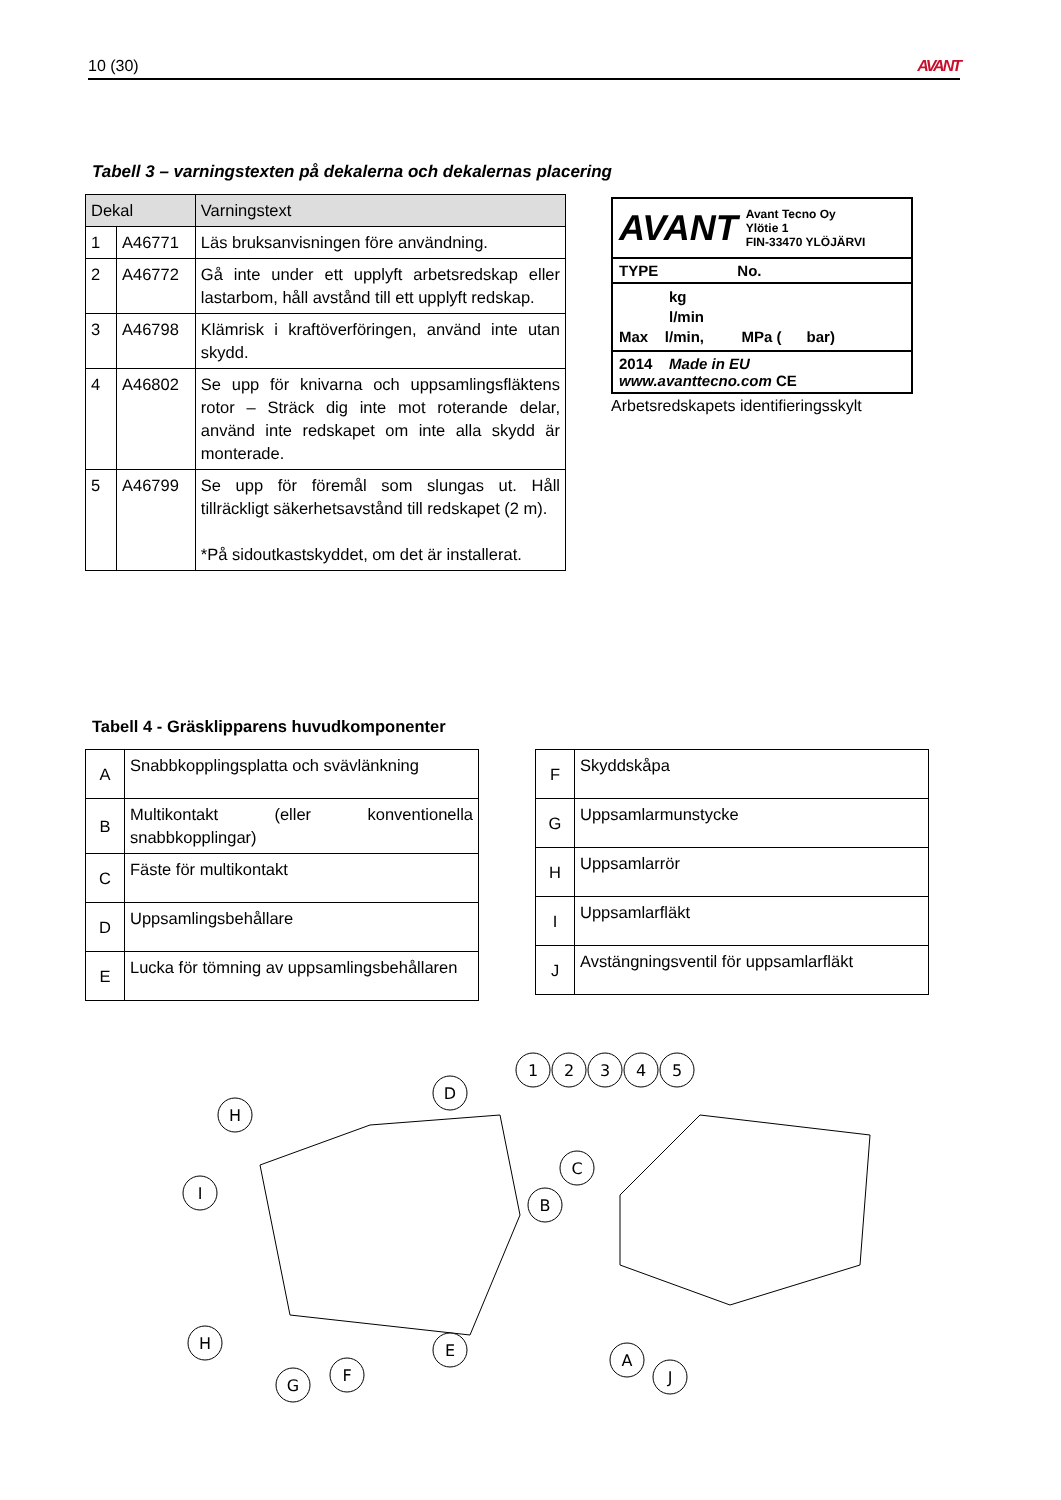10 (30) AVANT
Tabell 3 – varningstexten på dekalerna och dekalernas placering
| Dekal | | Varningstext |
| --- | --- | --- |
| 1 | A46771 | Läs bruksanvisningen före användning. |
| 2 | A46772 | Gå inte under ett upplyft arbetsredskap eller lastarbom, håll avstånd till ett upplyft redskap. |
| 3 | A46798 | Klämrisk i kraftöverföringen, använd inte utan skydd. |
| 4 | A46802 | Se upp för knivarna och uppsamlingsfläktens rotor – Sträck dig inte mot roterande delar, använd inte redskapet om inte alla skydd är monterade. |
| 5 | A46799 | Se upp för föremål som slungas ut. Håll tillräckligt säkerhetsavstånd till redskapet (2 m). *På sidoutkastskyddet, om det är installerat. |
AVANT Avant Tecno Oy
Ylötie 1
FIN-33470 YLÖJÄRVI
TYPE No.
kg
l/min
Max l/min, MPa ( bar)
2014 Made in EU www.avanttecno.com CE
Arbetsredskapets identifieringsskylt
Tabell 4 - Gräsklipparens huvudkomponenter
| A | Snabbkopplingsplatta och svävlänkning |
| B | Multikontakt (eller konventionella snabbkopplingar) |
| C | Fäste för multikontakt |
| D | Uppsamlingsbehållare |
| E | Lucka för tömning av uppsamlingsbehållaren |
| F | Skyddskåpa |
| G | Uppsamlarmunstycke |
| H | Uppsamlarrör |
| I | Uppsamlarfläkt |
| J | Avstängningsventil för uppsamlarfläkt |
H
I
D
H
G
F
E
1
2
3
4
5
C
B
A
J